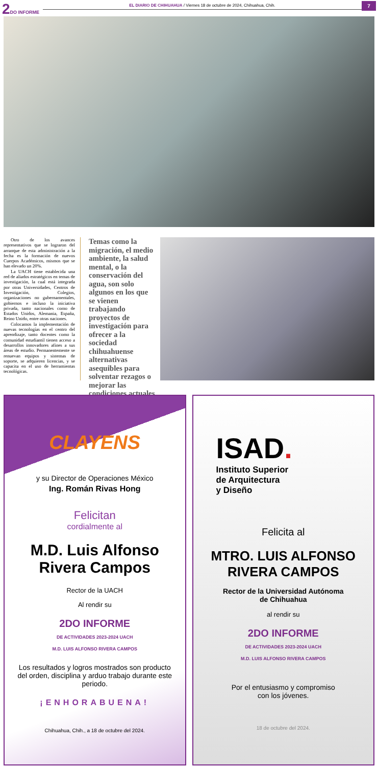2 DO INFORME
EL DIARIO DE CHIHUAHUA / Viernes 18 de octubre de 2024, Chihuahua, Chih.
7
Otro de los avances representativos que se lograron del arranque de esta administración a la fecha es la formación de nuevos Cuerpos Académicos, mismos que se han elevado un 20%.
La UACH tiene establecida una red de aliados estratégicos en temas de investigación, la cual está integrada por otras Universidades, Centros de Investigación, Colegios, organizaciones no gubernamentales, gobiernos e incluso la iniciativa privada, tanto nacionales como de Estados Unidos, Alemania, España, Reino Unido, entre otras naciones.
Colocamos la implementación de nuevas tecnologías en el centro del aprendizaje, tanto docentes como la comunidad estudiantil tienen acceso a desarrollos innovadores afines a sus áreas de estudio. Permanentemente se renuevan equipos y sistemas de soporte, se adquieren licencias, y se capacita en el uso de herramientas tecnológicas.
Temas como la migración, el medio ambiente, la salud mental, o la conservación del agua, son solo algunos en los que se vienen trabajando proyectos de investigación para ofrecer a la sociedad chihuahuense alternativas asequibles para solventar rezagos o mejorar las condiciones actuales
CLAYENS
y su Director de Operaciones México
Ing. Román Rivas Hong
Felicitan
cordialmente al
M.D. Luis Alfonso
Rivera Campos
Rector de la UACH
Al rendir su
2DO INFORME
DE ACTIVIDADES 2023-2024 UACH
M.D. LUIS ALFONSO RIVERA CAMPOS
Los resultados y logros mostrados son producto del orden, disciplina y arduo trabajo durante este periodo.
¡ENHORABUENA!
Chihuahua, Chih., a 18 de octubre del 2024.
ISAD.
Instituto Superior
de Arquitectura
y Diseño
Felicita al
MTRO. LUIS ALFONSO
RIVERA CAMPOS
Rector de la Universidad Autónoma
de Chihuahua
al rendir su
2DO INFORME
DE ACTIVIDADES 2023-2024 UACH
M.D. LUIS ALFONSO RIVERA CAMPOS
Por el entusiasmo y compromiso
con los jóvenes.
18 de octubre del 2024.